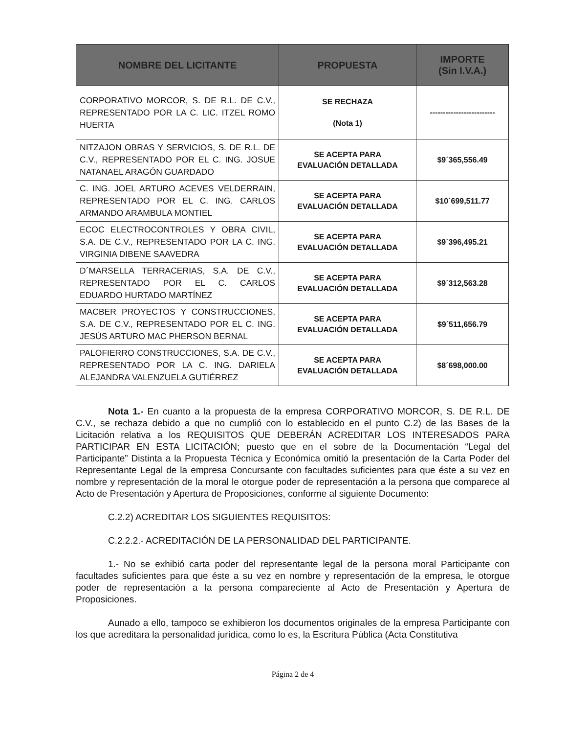| NOMBRE DEL LICITANTE | PROPUESTA | IMPORTE (Sin I.V.A.) |
| --- | --- | --- |
| CORPORATIVO MORCOR, S. DE R.L. DE C.V., REPRESENTADO POR LA C. LIC. ITZEL ROMO HUERTA | SE RECHAZA (Nota 1) | ------------------------- |
| NITZAJON OBRAS Y SERVICIOS, S. DE R.L. DE C.V., REPRESENTADO POR EL C. ING. JOSUE NATANAEL ARAGÓN GUARDADO | SE ACEPTA PARA EVALUACIÓN DETALLADA | $9´365,556.49 |
| C. ING. JOEL ARTURO ACEVES VELDERRAIN, REPRESENTADO POR EL C. ING. CARLOS ARMANDO ARAMBULA MONTIEL | SE ACEPTA PARA EVALUACIÓN DETALLADA | $10´699,511.77 |
| ECOC ELECTROCONTROLES Y OBRA CIVIL, S.A. DE C.V., REPRESENTADO POR LA C. ING. VIRGINIA DIBENE SAAVEDRA | SE ACEPTA PARA EVALUACIÓN DETALLADA | $9´396,495.21 |
| D´MARSELLA TERRACERIAS, S.A. DE C.V., REPRESENTADO POR EL C. CARLOS EDUARDO HURTADO MARTÍNEZ | SE ACEPTA PARA EVALUACIÓN DETALLADA | $9´312,563.28 |
| MACBER PROYECTOS Y CONSTRUCCIONES, S.A. DE C.V., REPRESENTADO POR EL C. ING. JESÚS ARTURO MAC PHERSON BERNAL | SE ACEPTA PARA EVALUACIÓN DETALLADA | $9´511,656.79 |
| PALOFIERRO CONSTRUCCIONES, S.A. DE C.V., REPRESENTADO POR LA C. ING. DARIELA ALEJANDRA VALENZUELA GUTIÉRREZ | SE ACEPTA PARA EVALUACIÓN DETALLADA | $8´698,000.00 |
Nota 1.- En cuanto a la propuesta de la empresa CORPORATIVO MORCOR, S. DE R.L. DE C.V., se rechaza debido a que no cumplió con lo establecido en el punto C.2) de las Bases de la Licitación relativa a los REQUISITOS QUE DEBERÁN ACREDITAR LOS INTERESADOS PARA PARTICIPAR EN ESTA LICITACIÓN; puesto que en el sobre de la Documentación “Legal del Participante” Distinta a la Propuesta Técnica y Económica omitió la presentación de la Carta Poder del Representante Legal de la empresa Concursante con facultades suficientes para que éste a su vez en nombre y representación de la moral le otorgue poder de representación a la persona que comparece al Acto de Presentación y Apertura de Proposiciones, conforme al siguiente Documento:
C.2.2) ACREDITAR LOS SIGUIENTES REQUISITOS:
C.2.2.2.- ACREDITACIÓN DE LA PERSONALIDAD DEL PARTICIPANTE.
1.- No se exhibió carta poder del representante legal de la persona moral Participante con facultades suficientes para que éste a su vez en nombre y representación de la empresa, le otorgue poder de representación a la persona compareciente al Acto de Presentación y Apertura de Proposiciones.
Aunado a ello, tampoco se exhibieron los documentos originales de la empresa Participante con los que acreditara la personalidad jurídica, como lo es, la Escritura Pública (Acta Constitutiva
Página 2 de 4